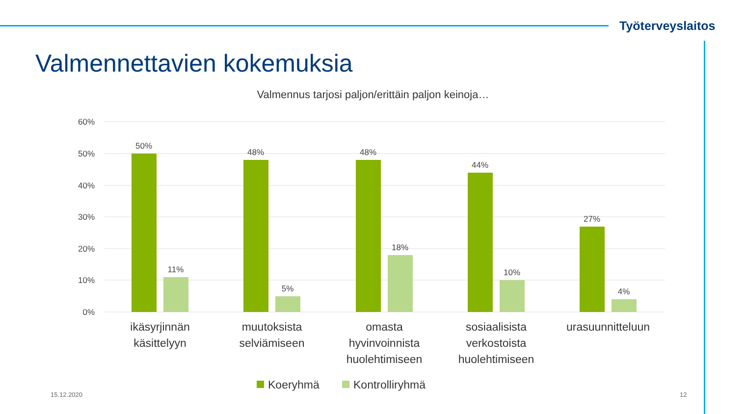Työterveyslaitos
Valmennettavien kokemuksia
Valmennus tarjosi paljon/erittäin paljon keinoja…
60%
50%
40%
30%
20%
10%
0%
50%
11%
48%
5%
48%
18%
44%
10%
27%
4%
ikäsyrjinnän
käsittelyyn
muutoksista
selviämiseen
omasta
hyvinvoinnista
huolehtimiseen
sosiaalisista
verkostoista
huolehtimiseen
urasuunnitteluun
Koeryhmä
Kontrolliryhmä
15.12.2020 12